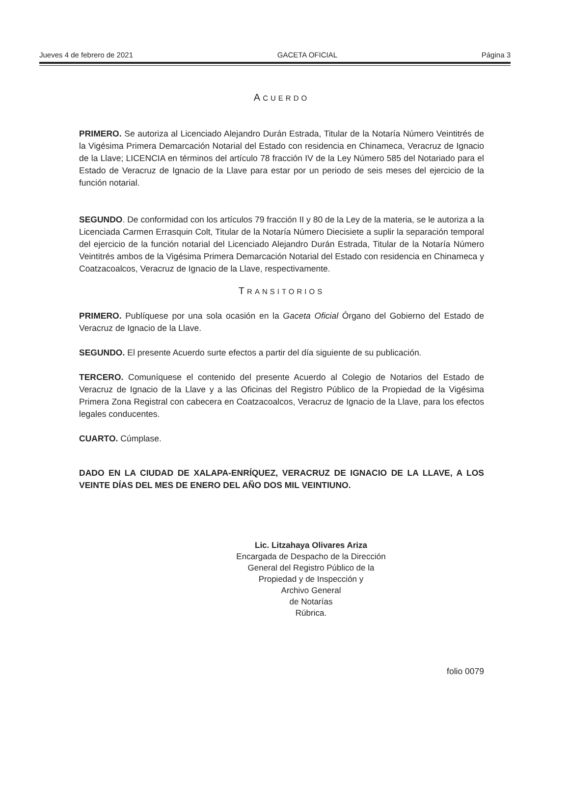Jueves 4 de febrero de 2021 GACETA OFICIAL Página 3
ACUERDO
PRIMERO. Se autoriza al Licenciado Alejandro Durán Estrada, Titular de la Notaría Número Veintitrés de la Vigésima Primera Demarcación Notarial del Estado con residencia en Chinameca, Veracruz de Ignacio de la Llave; LICENCIA en términos del artículo 78 fracción IV de la Ley Número 585 del Notariado para el Estado de Veracruz de Ignacio de la Llave para estar por un periodo de seis meses del ejercicio de la función notarial.
SEGUNDO. De conformidad con los artículos 79 fracción II y 80 de la Ley de la materia, se le autoriza a la Licenciada Carmen Errasquin Colt, Titular de la Notaría Número Diecisiete a suplir la separación temporal del ejercicio de la función notarial del Licenciado Alejandro Durán Estrada, Titular de la Notaría Número Veintitrés ambos de la Vigésima Primera Demarcación Notarial del Estado con residencia en Chinameca y Coatzacoalcos, Veracruz de Ignacio de la Llave, respectivamente.
TRANSITORIOS
PRIMERO. Publíquese por una sola ocasión en la Gaceta Oficial Órgano del Gobierno del Estado de Veracruz de Ignacio de la Llave.
SEGUNDO. El presente Acuerdo surte efectos a partir del día siguiente de su publicación.
TERCERO. Comuníquese el contenido del presente Acuerdo al Colegio de Notarios del Estado de Veracruz de Ignacio de la Llave y a las Oficinas del Registro Público de la Propiedad de la Vigésima Primera Zona Registral con cabecera en Coatzacoalcos, Veracruz de Ignacio de la Llave, para los efectos legales conducentes.
CUARTO. Cúmplase.
DADO EN LA CIUDAD DE XALAPA-ENRÍQUEZ, VERACRUZ DE IGNACIO DE LA LLAVE, A LOS VEINTE DÍAS DEL MES DE ENERO DEL AÑO DOS MIL VEINTIUNO.
Lic. Litzahaya Olivares Ariza
Encargada de Despacho de la Dirección
General del Registro Público de la
Propiedad y de Inspección y
Archivo General
de Notarías
Rúbrica.
folio 0079